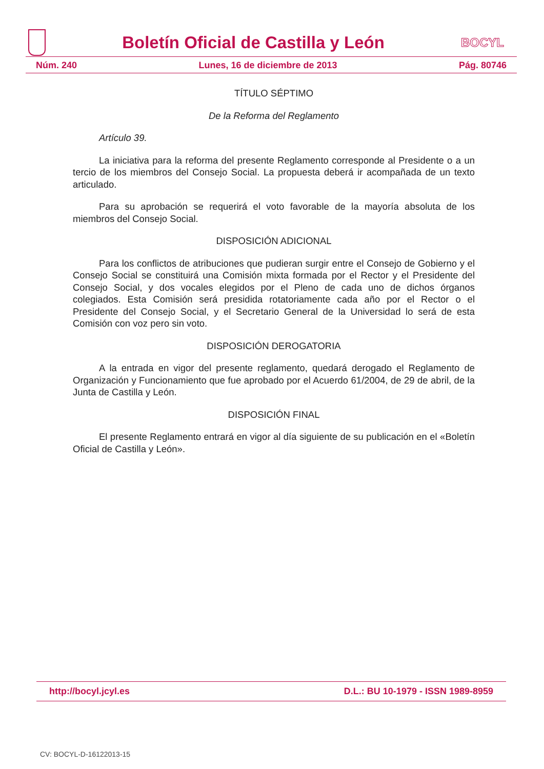Boletín Oficial de Castilla y León
BOCYL
Núm. 240 Lunes, 16 de diciembre de 2013 Pág. 80746
TÍTULO SÉPTIMO
De la Reforma del Reglamento
Artículo 39.
La iniciativa para la reforma del presente Reglamento corresponde al Presidente o a un tercio de los miembros del Consejo Social. La propuesta deberá ir acompañada de un texto articulado.
Para su aprobación se requerirá el voto favorable de la mayoría absoluta de los miembros del Consejo Social.
DISPOSICIÓN ADICIONAL
Para los conflictos de atribuciones que pudieran surgir entre el Consejo de Gobierno y el Consejo Social se constituirá una Comisión mixta formada por el Rector y el Presidente del Consejo Social, y dos vocales elegidos por el Pleno de cada uno de dichos órganos colegiados. Esta Comisión será presidida rotatoriamente cada año por el Rector o el Presidente del Consejo Social, y el Secretario General de la Universidad lo será de esta Comisión con voz pero sin voto.
DISPOSICIÓN DEROGATORIA
A la entrada en vigor del presente reglamento, quedará derogado el Reglamento de Organización y Funcionamiento que fue aprobado por el Acuerdo 61/2004, de 29 de abril, de la Junta de Castilla y León.
DISPOSICIÓN FINAL
El presente Reglamento entrará en vigor al día siguiente de su publicación en el «Boletín Oficial de Castilla y León».
http://bocyl.jcyl.es D.L.: BU 10-1979 - ISSN 1989-8959
CV: BOCYL-D-16122013-15